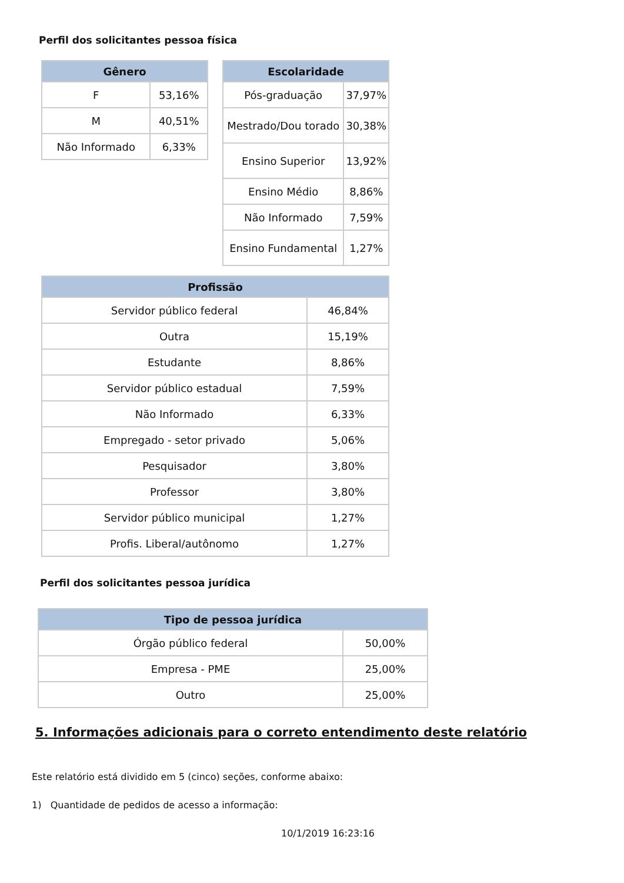Perfil dos solicitantes pessoa física
| Gênero | |
| --- | --- |
| F | 53,16% |
| M | 40,51% |
| Não Informado | 6,33% |
| Escolaridade | |
| --- | --- |
| Pós-graduação | 37,97% |
| Mestrado/Dou torado | 30,38% |
| Ensino Superior | 13,92% |
| Ensino Médio | 8,86% |
| Não Informado | 7,59% |
| Ensino Fundamental | 1,27% |
| Profissão | |
| --- | --- |
| Servidor público federal | 46,84% |
| Outra | 15,19% |
| Estudante | 8,86% |
| Servidor público estadual | 7,59% |
| Não Informado | 6,33% |
| Empregado - setor privado | 5,06% |
| Pesquisador | 3,80% |
| Professor | 3,80% |
| Servidor público municipal | 1,27% |
| Profis. Liberal/autônomo | 1,27% |
Perfil dos solicitantes pessoa jurídica
| Tipo de pessoa jurídica | |
| --- | --- |
| Órgão público federal | 50,00% |
| Empresa - PME | 25,00% |
| Outro | 25,00% |
5. Informações adicionais para o correto entendimento deste relatório
Este relatório está dividido em 5 (cinco) seções, conforme abaixo:
1) Quantidade de pedidos de acesso a informação:
10/1/2019 16:23:16